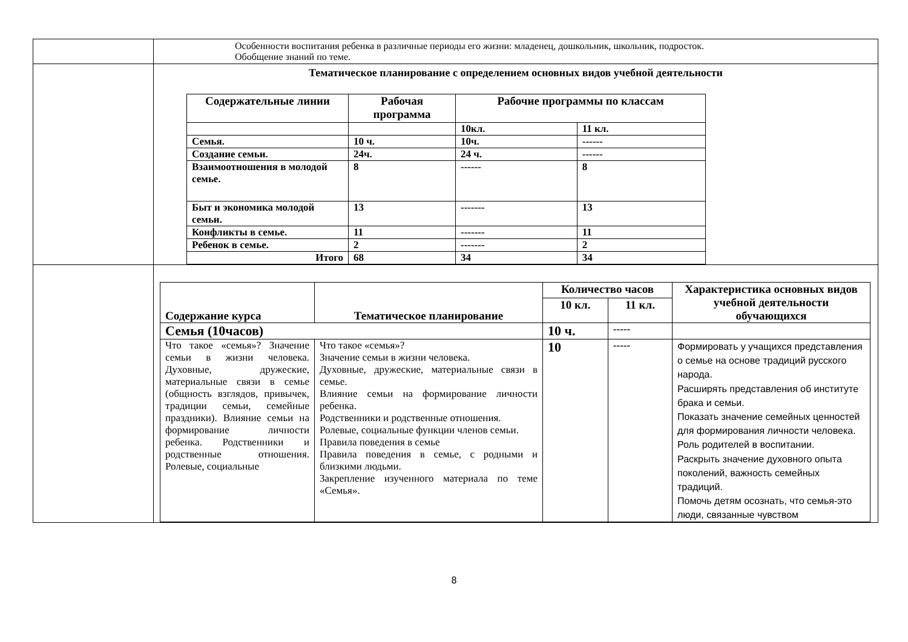| | Особенности воспитания ребенка в различные периоды его жизни: младенец, дошкольник, школьник, подросток. Обобщение знаний по теме. |
| | Тематическое планирование с определением основных видов учебной деятельности / Содержательные линии / Рабочая программа / Рабочие программы по классам / / / --- / --- / --- / --- / / / / 10кл. / 11 кл. / / Семья. / 10 ч. / 10ч. / ------ / / Создание семьи. / 24ч. / 24 ч. / ------ / / Взаимоотношения в молодой семье. / 8 / ------ / 8 / / Быт и экономика молодой семьи. / 13 / ------- / 13 / / Конфликты в семье. / 11 / ------- / 11 / / Ребенок в семье. / 2 / ------- / 2 / / Итого / 68 / 34 / 34 / |
| | / Содержание курса / Тематическое планирование / Количество часов / / Характеристика основных видов учебной деятельности обучающихся / / --- / --- / --- / --- / --- / / / / 10 кл. / 11 кл. / / / Семья (10часов) / / 10 ч. / ----- / / / Что такое «семья»? Значение семьи в жизни человека. Духовные, дружеские, материальные связи в семье (общность взглядов, привычек, традиции семьи, семейные праздники). Влияние семьи на формирование личности ребенка. Родственники и родственные отношения. Ролевые, социальные / Что такое «семья»? Значение семьи в жизни человека. Духовные, дружеские, материальные связи в семье. Влияние семьи на формирование личности ребенка. Родственники и родственные отношения. Ролевые, социальные функции членов семьи. Правила поведения в семье Правила поведения в семье, с родными и близкими людьми. Закрепление изученного материала по теме «Семья». / 10 / ----- / Формировать у учащихся представления о семье на основе традиций русского народа. Расширять представления об институте брака и семьи. Показать значение семейных ценностей для формирования личности человека. Роль родителей в воспитании. Раскрыть значение духовного опыта поколений, важность семейных традиций. Помочь детям осознать, что семья-это люди, связанные чувством / |
8